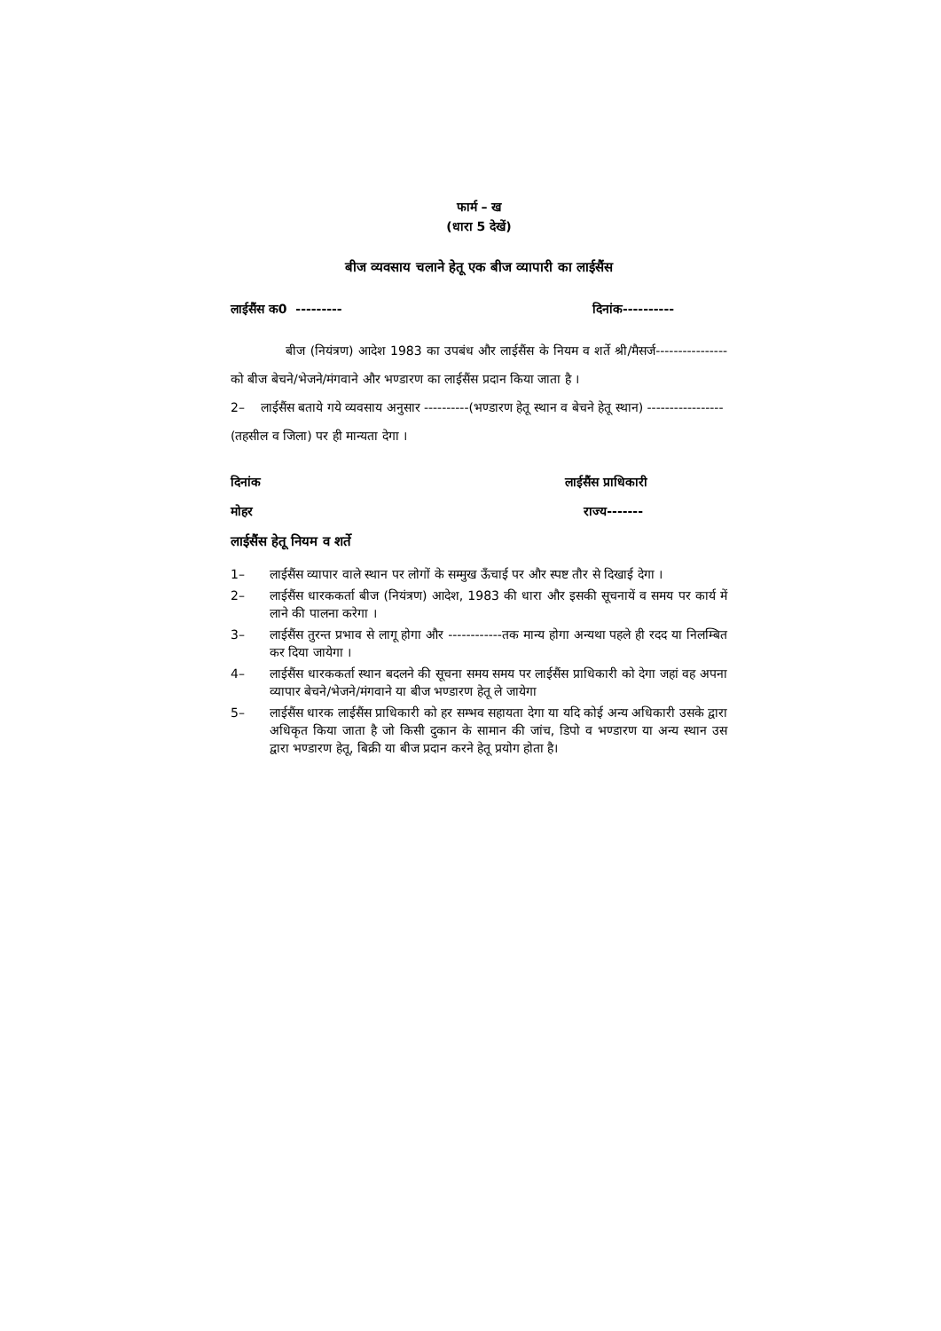फार्म – ख
(धारा 5 देखें)
बीज व्यवसाय चलाने हेतू एक बीज व्यापारी का लाईसैंस
लाईसैंस क0 --------- दिनांक----------
बीज (नियंत्रण) आदेश 1983 का उपबंध और लाईसैंस के नियम व शर्ते श्री/मैसर्ज---------------- को बीज बेचने/भेजने/मंगवाने और भण्डारण का लाईसैंस प्रदान किया जाता है ।
2– लाईसैंस बताये गये व्यवसाय अनुसार ----------(भण्डारण हेतू स्थान व बेचने हेतू स्थान) -----------------(तहसील व जिला) पर ही मान्यता देगा ।
दिनांक लाईसैंस प्राधिकारी
मोहर राज्य-------
लाईसैंस हेतू नियम व शर्ते
1– लाईसैंस व्यापार वाले स्थान पर लोगों के सम्मुख ऊँचाई पर और स्पष्ट तौर से दिखाई देगा ।
2– लाईसैंस धारककर्ता बीज (नियंत्रण) आदेश, 1983 की धारा और इसकी सूचनायें व समय पर कार्य में लाने की पालना करेगा ।
3– लाईसैंस तुरन्त प्रभाव से लागू होगा और ------------तक मान्य होगा अन्यथा पहले ही रदद या निलम्बित कर दिया जायेगा ।
4– लाईसैंस धारककर्ता स्थान बदलने की सूचना समय समय पर लाईसैंस प्राधिकारी को देगा जहां वह अपना व्यापार बेचने/भेजने/मंगवाने या बीज भण्डारण हेतू ले जायेगा
5– लाईसैंस धारक लाईसैंस प्राधिकारी को हर सम्भव सहायता देगा या यदि कोई अन्य अधिकारी उसके द्वारा अधिकृत किया जाता है जो किसी दुकान के सामान की जांच, डिपो व भण्डारण या अन्य स्थान उस द्वारा भण्डारण हेतू, बिक्री या बीज प्रदान करने हेतू प्रयोग होता है।